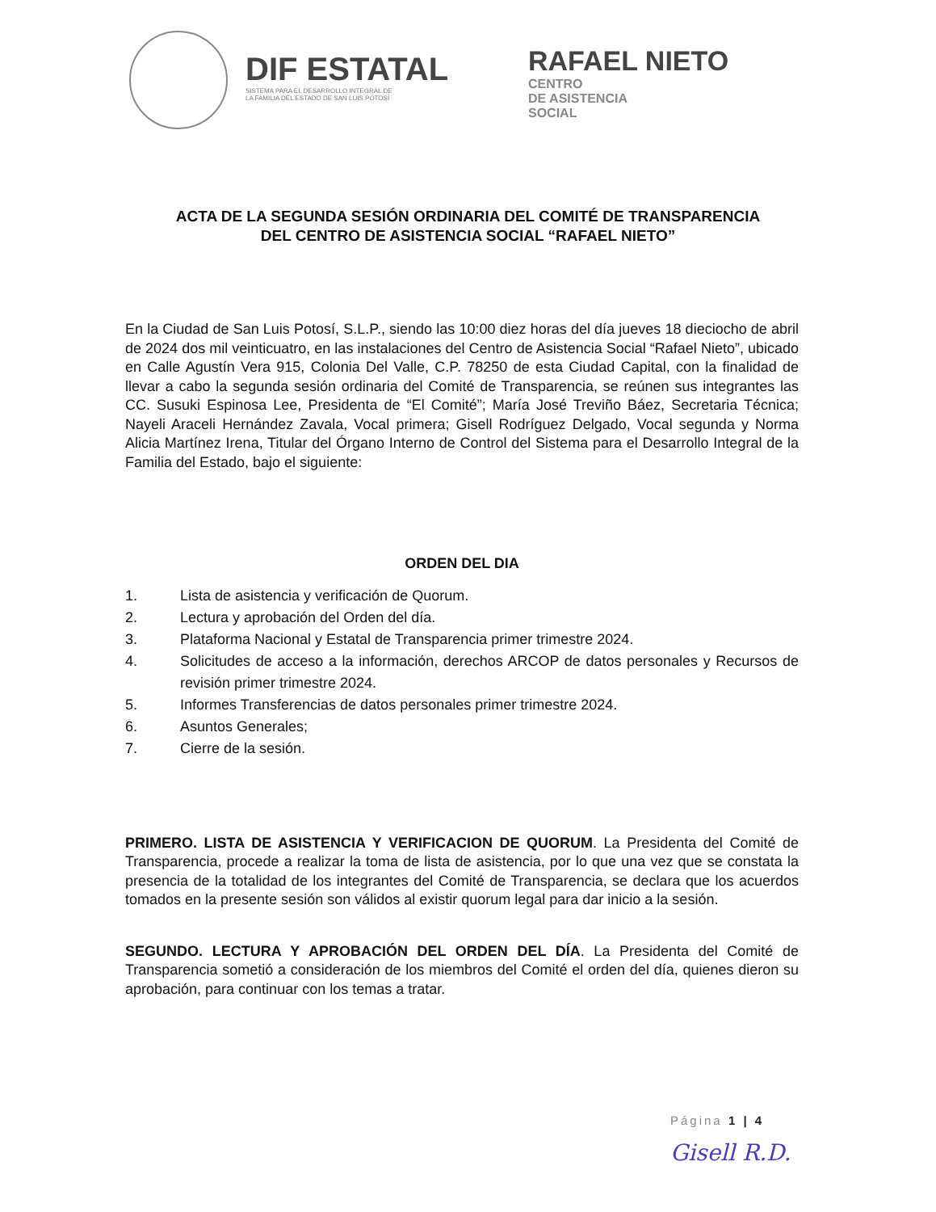DIF ESTATAL
SISTEMA PARA EL DESARROLLO INTEGRAL DE
LA FAMILIA DEL ESTADO DE SAN LUIS POTOSÍ
RAFAEL NIETO
CENTRO
DE ASISTENCIA
SOCIAL
ACTA DE LA SEGUNDA SESIÓN ORDINARIA DEL COMITÉ DE TRANSPARENCIA
DEL CENTRO DE ASISTENCIA SOCIAL “RAFAEL NIETO”
En la Ciudad de San Luis Potosí, S.L.P., siendo las 10:00 diez horas del día jueves 18 dieciocho de abril de 2024 dos mil veinticuatro, en las instalaciones del Centro de Asistencia Social “Rafael Nieto”, ubicado en Calle Agustín Vera 915, Colonia Del Valle, C.P. 78250 de esta Ciudad Capital, con la finalidad de llevar a cabo la segunda sesión ordinaria del Comité de Transparencia, se reúnen sus integrantes las CC. Susuki Espinosa Lee, Presidenta de “El Comité”; María José Treviño Báez, Secretaria Técnica; Nayeli Araceli Hernández Zavala, Vocal primera; Gisell Rodríguez Delgado, Vocal segunda y Norma Alicia Martínez Irena, Titular del Órgano Interno de Control del Sistema para el Desarrollo Integral de la Familia del Estado, bajo el siguiente:
ORDEN DEL DIA
1. Lista de asistencia y verificación de Quorum.
2. Lectura y aprobación del Orden del día.
3. Plataforma Nacional y Estatal de Transparencia primer trimestre 2024.
4. Solicitudes de acceso a la información, derechos ARCOP de datos personales y Recursos de revisión primer trimestre 2024.
5. Informes Transferencias de datos personales primer trimestre 2024.
6. Asuntos Generales;
7. Cierre de la sesión.
PRIMERO. LISTA DE ASISTENCIA Y VERIFICACION DE QUORUM. La Presidenta del Comité de Transparencia, procede a realizar la toma de lista de asistencia, por lo que una vez que se constata la presencia de la totalidad de los integrantes del Comité de Transparencia, se declara que los acuerdos tomados en la presente sesión son válidos al existir quorum legal para dar inicio a la sesión.
SEGUNDO. LECTURA Y APROBACIÓN DEL ORDEN DEL DÍA. La Presidenta del Comité de Transparencia sometió a consideración de los miembros del Comité el orden del día, quienes dieron su aprobación, para continuar con los temas a tratar.
Página 1 | 4
Gisell R.D.